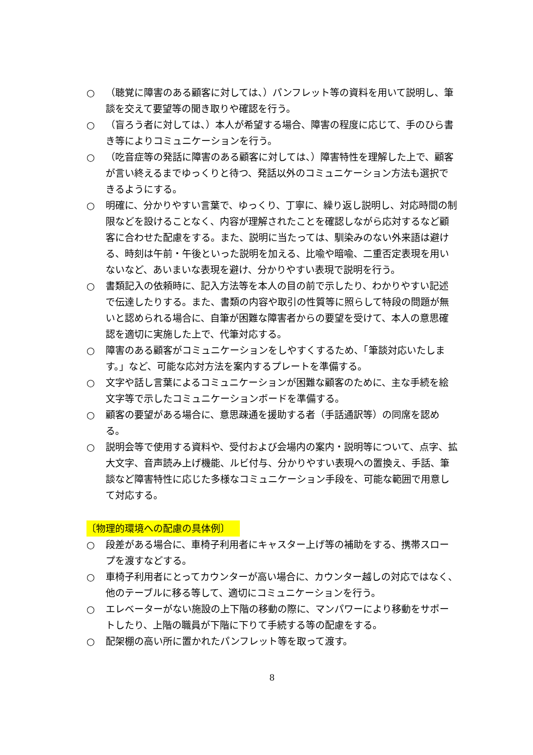○ （聴覚に障害のある顧客に対しては、）パンフレット等の資料を用いて説明し、筆談を交えて要望等の聞き取りや確認を行う。
○ （盲ろう者に対しては、）本人が希望する場合、障害の程度に応じて、手のひら書き等によりコミュニケーションを行う。
○ （吃音症等の発話に障害のある顧客に対しては、）障害特性を理解した上で、顧客が言い終えるまでゆっくりと待つ、発話以外のコミュニケーション方法も選択できるようにする。
○ 明確に、分かりやすい言葉で、ゆっくり、丁寧に、繰り返し説明し、対応時間の制限などを設けることなく、内容が理解されたことを確認しながら応対するなど顧客に合わせた配慮をする。また、説明に当たっては、馴染みのない外来語は避ける、時刻は午前・午後といった説明を加える、比喩や暗喩、二重否定表現を用いないなど、あいまいな表現を避け、分かりやすい表現で説明を行う。
○ 書類記入の依頼時に、記入方法等を本人の目の前で示したり、わかりやすい記述で伝達したりする。また、書類の内容や取引の性質等に照らして特段の問題が無いと認められる場合に、自筆が困難な障害者からの要望を受けて、本人の意思確認を適切に実施した上で、代筆対応する。
○ 障害のある顧客がコミュニケーションをしやすくするため、「筆談対応いたします。」など、可能な応対方法を案内するプレートを準備する。
○ 文字や話し言葉によるコミュニケーションが困難な顧客のために、主な手続を絵文字等で示したコミュニケーションボードを準備する。
○ 顧客の要望がある場合に、意思疎通を援助する者（手話通訳等）の同席を認める。
○ 説明会等で使用する資料や、受付および会場内の案内・説明等について、点字、拡大文字、音声読み上げ機能、ルビ付与、分かりやすい表現への置換え、手話、筆談など障害特性に応じた多様なコミュニケーション手段を、可能な範囲で用意して対応する。
〔物理的環境への配慮の具体例〕
○ 段差がある場合に、車椅子利用者にキャスター上げ等の補助をする、携帯スロープを渡すなどする。
○ 車椅子利用者にとってカウンターが高い場合に、カウンター越しの対応ではなく、他のテーブルに移る等して、適切にコミュニケーションを行う。
○ エレベーターがない施設の上下階の移動の際に、マンパワーにより移動をサポートしたり、上階の職員が下階に下りて手続する等の配慮をする。
○ 配架棚の高い所に置かれたパンフレット等を取って渡す。
8